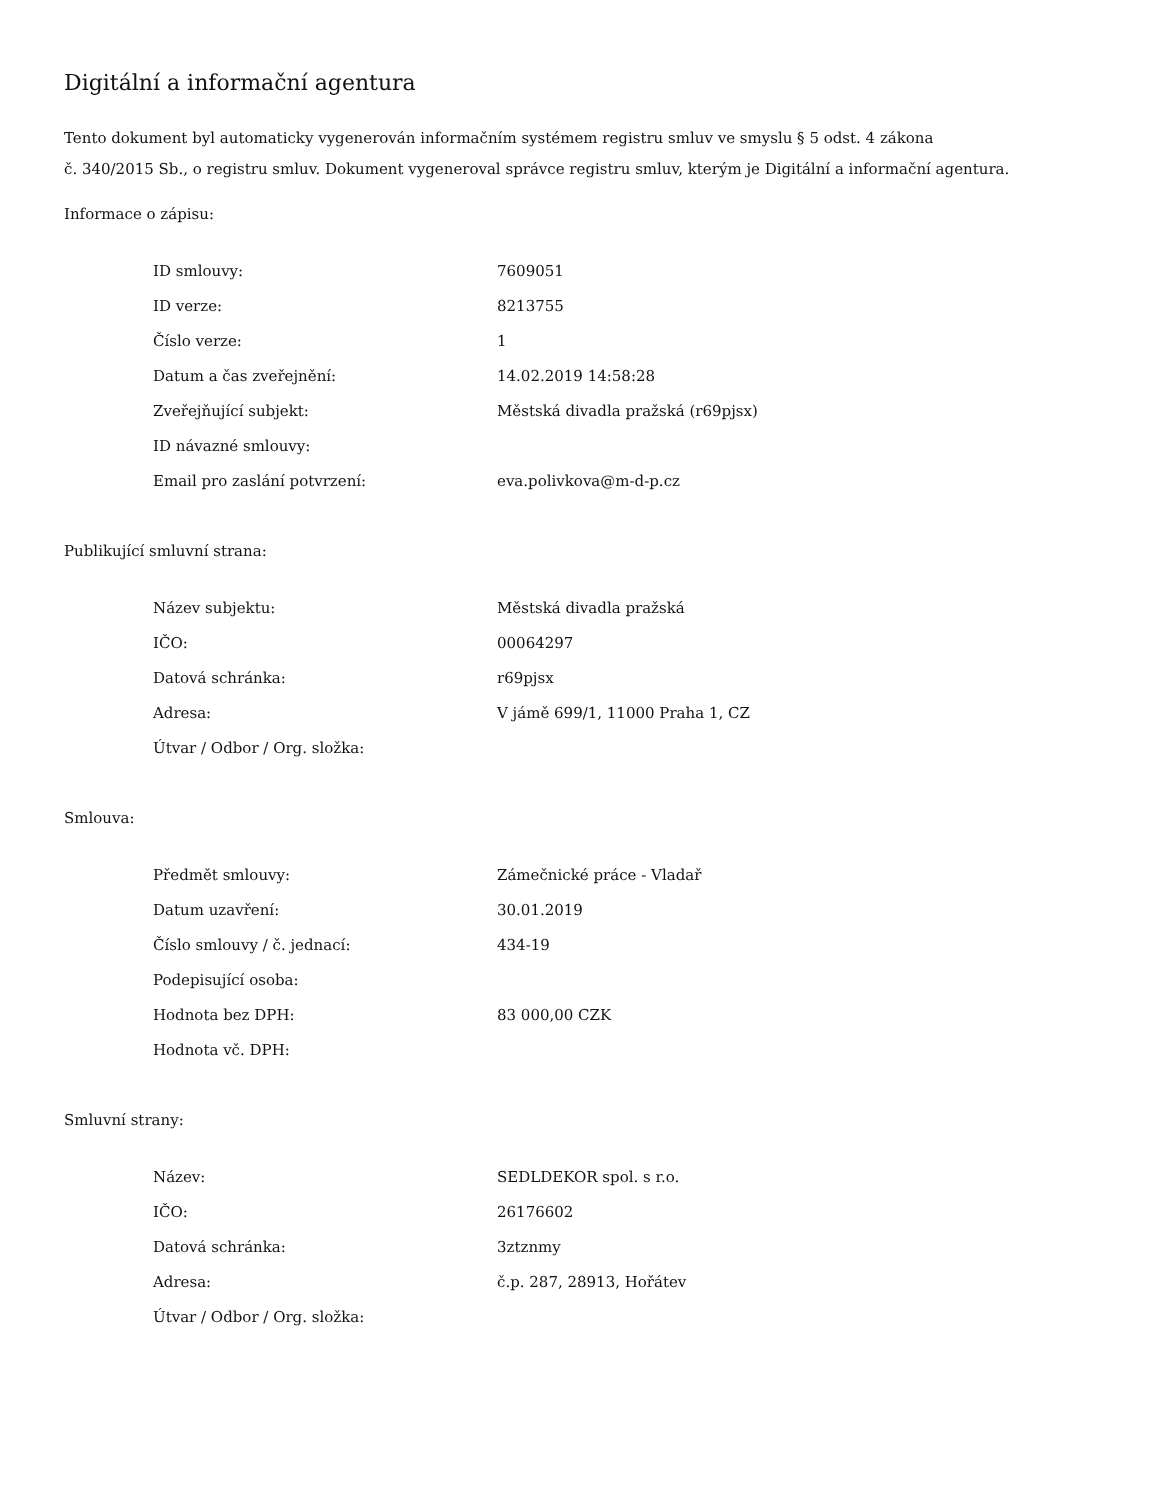Digitální a informační agentura
Tento dokument byl automaticky vygenerován informačním systémem registru smluv ve smyslu § 5 odst. 4 zákona
č. 340/2015 Sb., o registru smluv. Dokument vygeneroval správce registru smluv, kterým je Digitální a informační agentura.
Informace o zápisu:
| ID smlouvy: | 7609051 |
| ID verze: | 8213755 |
| Číslo verze: | 1 |
| Datum a čas zveřejnění: | 14.02.2019 14:58:28 |
| Zveřejňující subjekt: | Městská divadla pražská (r69pjsx) |
| ID návazné smlouvy: | |
| Email pro zaslání potvrzení: | eva.polivkova@m-d-p.cz |
Publikující smluvní strana:
| Název subjektu: | Městská divadla pražská |
| IČO: | 00064297 |
| Datová schránka: | r69pjsx |
| Adresa: | V jámě 699/1, 11000 Praha 1, CZ |
| Útvar / Odbor / Org. složka: | |
Smlouva:
| Předmět smlouvy: | Zámečnické práce - Vladař |
| Datum uzavření: | 30.01.2019 |
| Číslo smlouvy / č. jednací: | 434-19 |
| Podepisující osoba: | |
| Hodnota bez DPH: | 83 000,00 CZK |
| Hodnota vč. DPH: | |
Smluvní strany:
| Název: | SEDLDEKOR spol. s r.o. |
| IČO: | 26176602 |
| Datová schránka: | 3ztznmy |
| Adresa: | č.p. 287, 28913, Hořátev |
| Útvar / Odbor / Org. složka: | |